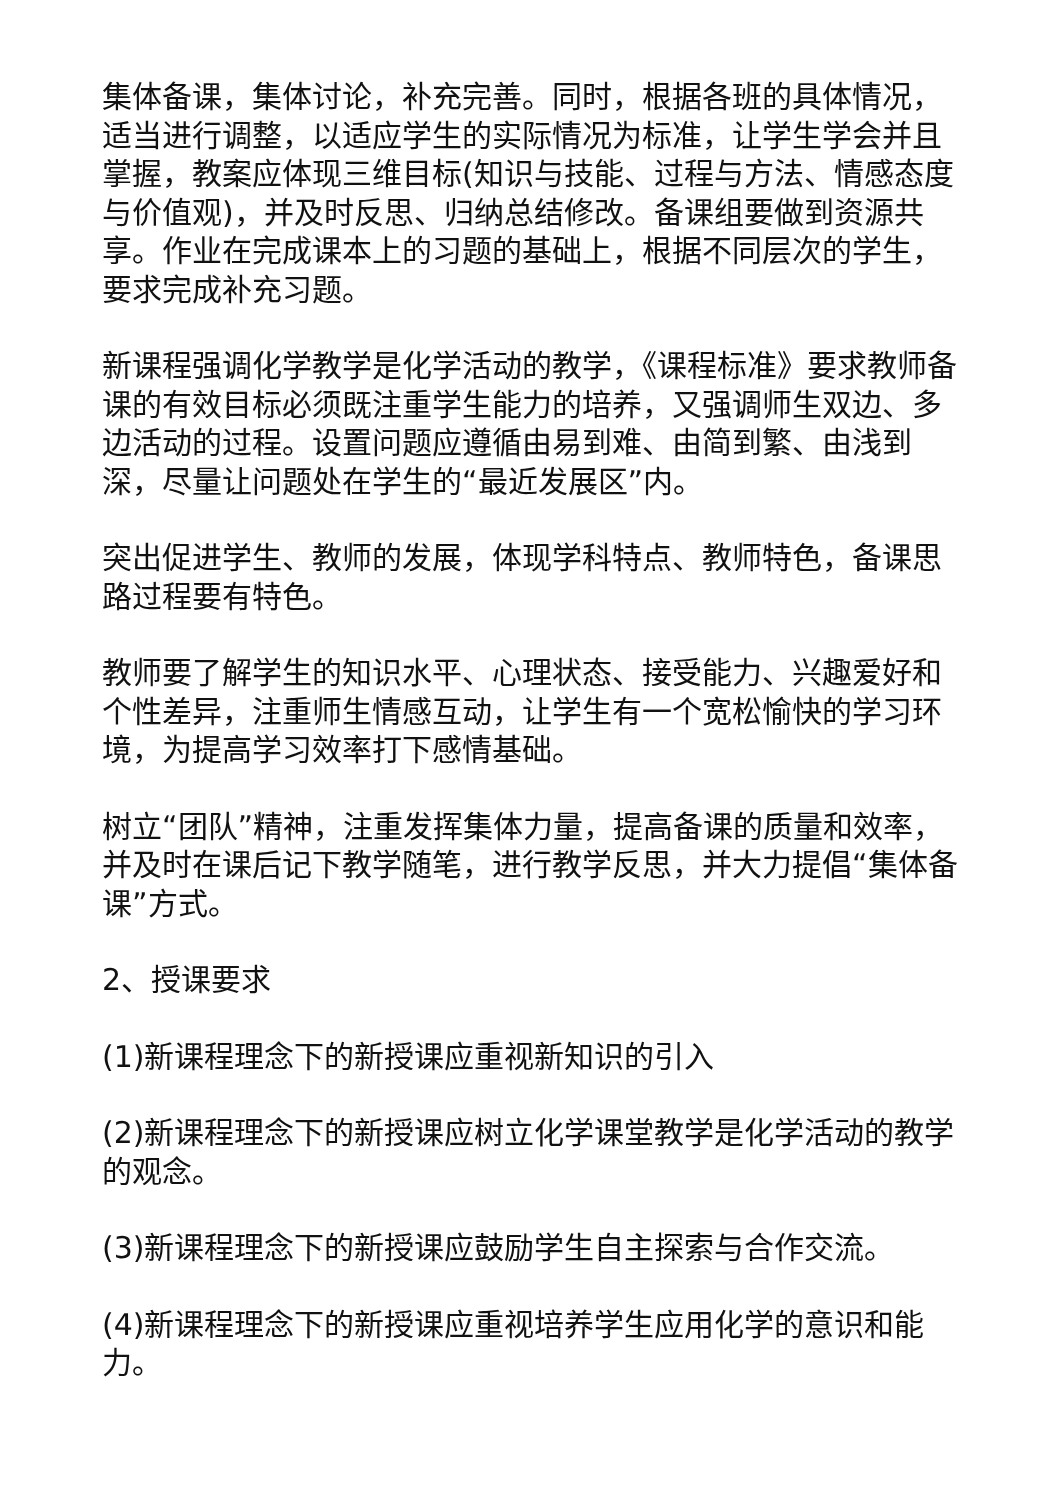集体备课，集体讨论，补充完善。同时，根据各班的具体情况，适当进行调整，以适应学生的实际情况为标准，让学生学会并且掌握，教案应体现三维目标(知识与技能、过程与方法、情感态度与价值观)，并及时反思、归纳总结修改。备课组要做到资源共享。作业在完成课本上的习题的基础上，根据不同层次的学生，要求完成补充习题。
新课程强调化学教学是化学活动的教学，《课程标准》要求教师备课的有效目标必须既注重学生能力的培养，又强调师生双边、多边活动的过程。设置问题应遵循由易到难、由简到繁、由浅到深，尽量让问题处在学生的“最近发展区”内。
突出促进学生、教师的发展，体现学科特点、教师特色，备课思路过程要有特色。
教师要了解学生的知识水平、心理状态、接受能力、兴趣爱好和个性差异，注重师生情感互动，让学生有一个宽松愉快的学习环境，为提高学习效率打下感情基础。
树立“团队”精神，注重发挥集体力量，提高备课的质量和效率，并及时在课后记下教学随笔，进行教学反思，并大力提倡“集体备课”方式。
2、授课要求
(1)新课程理念下的新授课应重视新知识的引入
(2)新课程理念下的新授课应树立化学课堂教学是化学活动的教学的观念。
(3)新课程理念下的新授课应鼓励学生自主探索与合作交流。
(4)新课程理念下的新授课应重视培养学生应用化学的意识和能力。